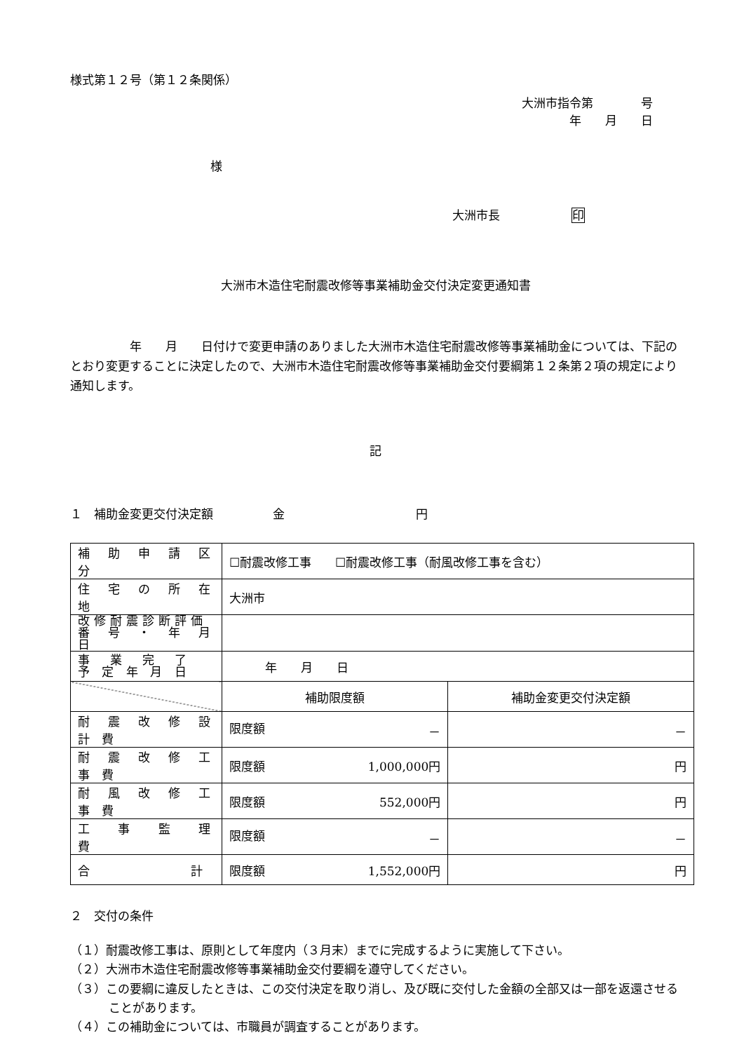様式第１２号（第１２条関係）
大洲市指令第　　　　号
年　　月　　日
様
大洲市長　　　　　　印
大洲市木造住宅耐震改修等事業補助金交付決定変更通知書
　　　　　年　　月　　日付けで変更申請のありました大洲市木造住宅耐震改修等事業補助金については、下記のとおり変更することに決定したので、大洲市木造住宅耐震改修等事業補助金交付要綱第１２条第２項の規定により通知します。
記
１　補助金変更交付決定額　　　　　金　　　　　　　　　　　円
| 補 助 申 請 区 分 | ☐耐震改修工事 ☐耐震改修工事（耐風改修工事を含む） | |
| 住 宅 の 所 在 地 | 大洲市 | |
| 改修耐震診断評価 番 号 ・ 年 月 日 | | |
| 事 業 完 了 予 定 年 月 日 | 年 月 日 | |
| | 補助限度額 | 補助金変更交付決定額 |
| 耐 震 改 修 設 計 費 | 限度額 － | － |
| 耐 震 改 修 工 事 費 | 限度額 1,000,000円 | 円 |
| 耐 風 改 修 工 事 費 | 限度額 552,000円 | 円 |
| 工 事 監 理 費 | 限度額 － | － |
| 合 計 | 限度額 1,552,000円 | 円 |
２　交付の条件
（１）耐震改修工事は、原則として年度内（３月末）までに完成するように実施して下さい。
（２）大洲市木造住宅耐震改修等事業補助金交付要綱を遵守してください。
（３）この要綱に違反したときは、この交付決定を取り消し、及び既に交付した金額の全部又は一部を返還させることがあります。
（４）この補助金については、市職員が調査することがあります。